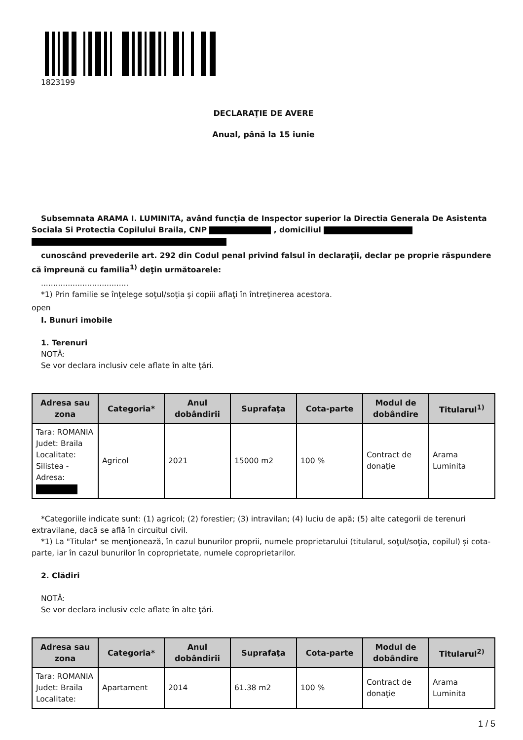1823199
DECLARAŢIE DE AVERE
Anual, până la 15 iunie
Subsemnata ARAMA I. LUMINITA, având funcţia de Inspector superior la Directia Generala De Asistenta Sociala Si Protectia Copilului Braila, CNP , domiciliul
cunoscând prevederile art. 292 din Codul penal privind falsul în declaraţii, declar pe proprie răspundere că împreună cu familia<sup>1)</sup> deţin următoarele:
....................................
*1) Prin familie se înţelege soţul/soţia şi copiii aflaţi în întreţinerea acestora.
open
I. Bunuri imobile
1. Terenuri
NOTĂ:
Se vor declara inclusiv cele aflate în alte ţări.
| Adresa sau zona | Categoria* | Anul dobândirii | Suprafaţa | Cota-parte | Modul de dobândire | Titularul<sup>1)</sup> |
| --- | --- | --- | --- | --- | --- | --- |
| Tara: ROMANIA Judet: Braila Localitate: Silistea - Adresa: | Agricol | 2021 | 15000 m2 | 100 % | Contract de donaţie | Arama Luminita |
*Categoriile indicate sunt: (1) agricol; (2) forestier; (3) intravilan; (4) luciu de apă; (5) alte categorii de terenuri extravilane, dacă se află în circuitul civil.
*1) La "Titular" se menţionează, în cazul bunurilor proprii, numele proprietarului (titularul, soţul/soţia, copilul) și cota-parte, iar în cazul bunurilor în coproprietate, numele coproprietarilor.
2. Clădiri
NOTĂ:
Se vor declara inclusiv cele aflate în alte ţări.
| Adresa sau zona | Categoria* | Anul dobândirii | Suprafaţa | Cota-parte | Modul de dobândire | Titularul<sup>2)</sup> |
| --- | --- | --- | --- | --- | --- | --- |
| Tara: ROMANIA Judet: Braila Localitate: | Apartament | 2014 | 61.38 m2 | 100 % | Contract de donaţie | Arama Luminita |
1 / 5